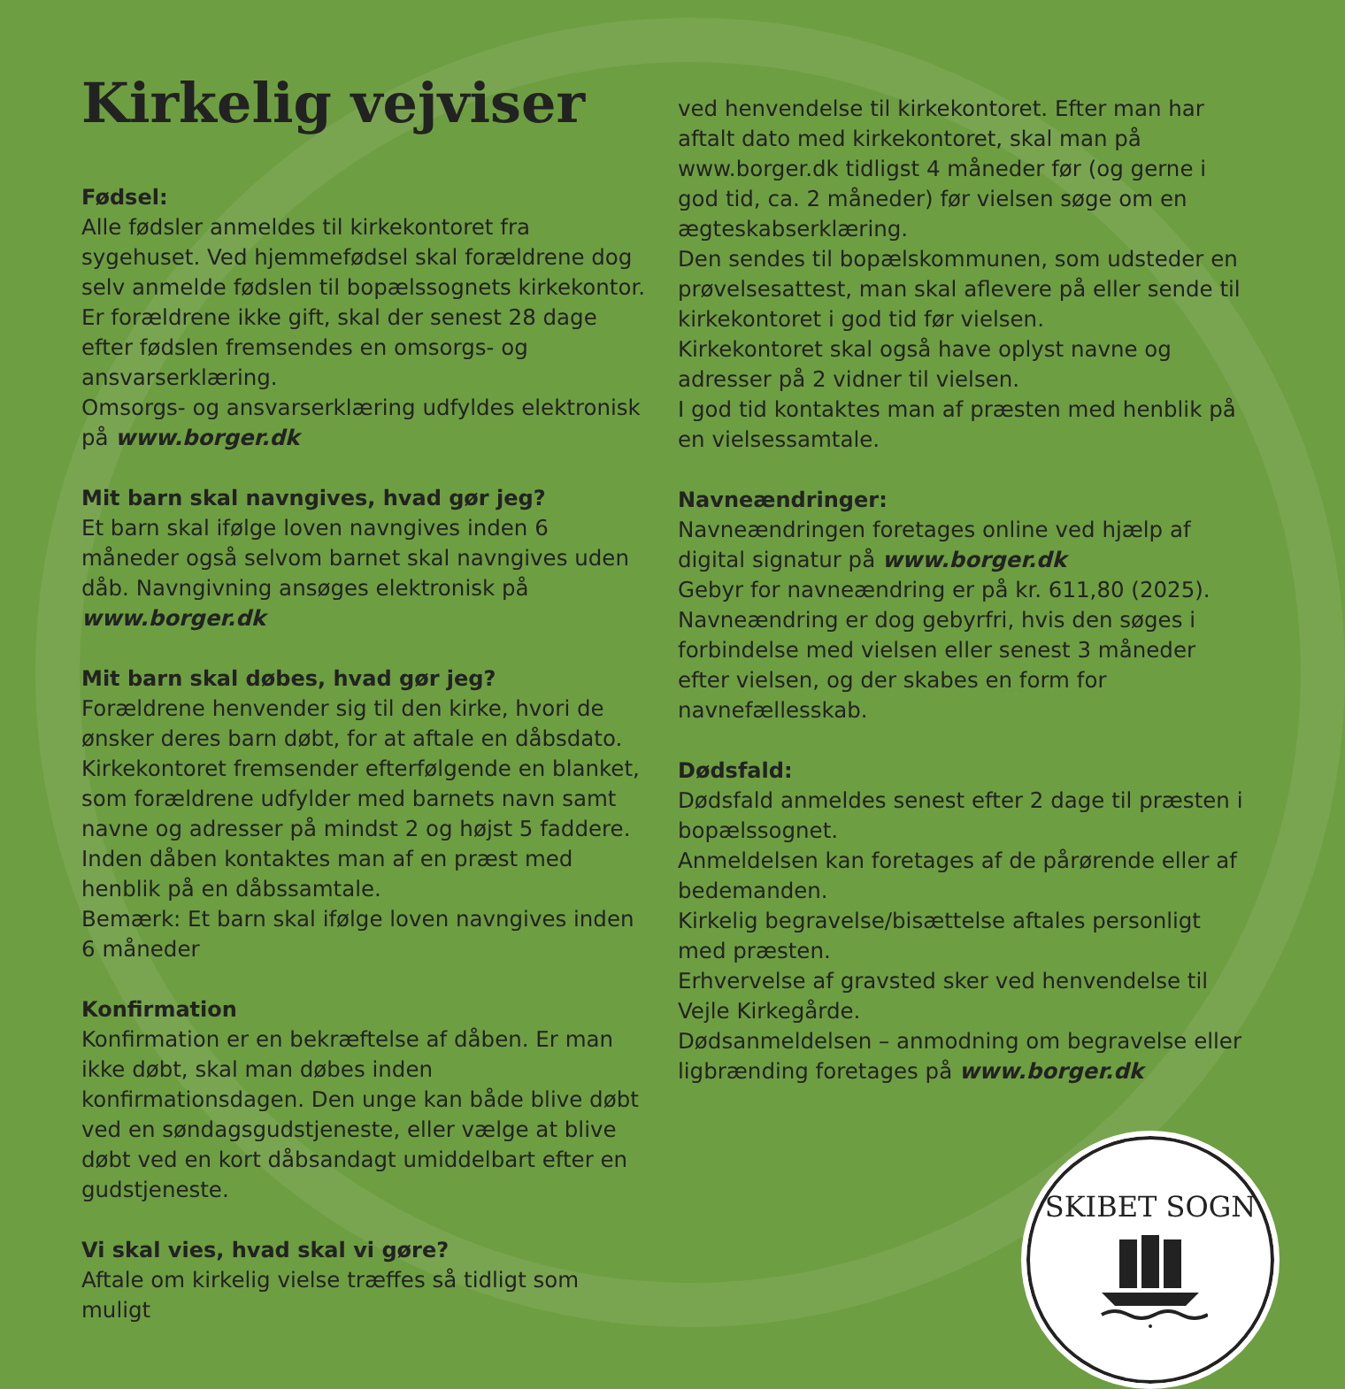Kirkelig vejviser
Fødsel:
Alle fødsler anmeldes til kirkekontoret fra sygehuset. Ved hjemmefødsel skal forældrene dog selv anmelde fødslen til bopælssognets kirkekontor. Er forældrene ikke gift, skal der senest 28 dage efter fødslen fremsendes en omsorgs- og ansvarserklæring.
Omsorgs- og ansvarserklæring udfyldes elektronisk på www.borger.dk
Mit barn skal navngives, hvad gør jeg?
Et barn skal ifølge loven navngives inden 6 måneder også selvom barnet skal navngives uden dåb. Navngivning ansøges elektronisk på www.borger.dk
Mit barn skal døbes, hvad gør jeg?
Forældrene henvender sig til den kirke, hvori de ønsker deres barn døbt, for at aftale en dåbsdato.
Kirkekontoret fremsender efterfølgende en blanket, som forældrene udfylder med barnets navn samt navne og adresser på mindst 2 og højst 5 faddere.
Inden dåben kontaktes man af en præst med henblik på en dåbssamtale.
Bemærk: Et barn skal ifølge loven navngives inden 6 måneder
Konfirmation
Konfirmation er en bekræftelse af dåben. Er man ikke døbt, skal man døbes inden konfirmationsdagen. Den unge kan både blive døbt ved en søndagsgudstjeneste, eller vælge at blive døbt ved en kort dåbsandagt umiddelbart efter en gudstjeneste.
Vi skal vies, hvad skal vi gøre?
Aftale om kirkelig vielse træffes så tidligt som muligt
ved henvendelse til kirkekontoret. Efter man har aftalt dato med kirkekontoret, skal man på www.borger.dk tidligst 4 måneder før (og gerne i god tid, ca. 2 måneder) før vielsen søge om en ægteskabserklæring.
Den sendes til bopælskommunen, som udsteder en prøvelsesattest, man skal aflevere på eller sende til kirkekontoret i god tid før vielsen.
Kirkekontoret skal også have oplyst navne og adresser på 2 vidner til vielsen.
I god tid kontaktes man af præsten med henblik på en vielsessamtale.
Navneændringer:
Navneændringen foretages online ved hjælp af digital signatur på www.borger.dk
Gebyr for navneændring er på kr. 611,80 (2025).
Navneændring er dog gebyrfri, hvis den søges i forbindelse med vielsen eller senest 3 måneder efter vielsen, og der skabes en form for navnefællesskab.
Dødsfald:
Dødsfald anmeldes senest efter 2 dage til præsten i bopælssognet.
Anmeldelsen kan foretages af de pårørende eller af bedemanden.
Kirkelig begravelse/bisættelse aftales personligt med præsten.
Erhvervelse af gravsted sker ved henvendelse til Vejle Kirkegårde.
Dødsanmeldelsen – anmodning om begravelse eller ligbrænding foretages på www.borger.dk
SKIBET SOGN